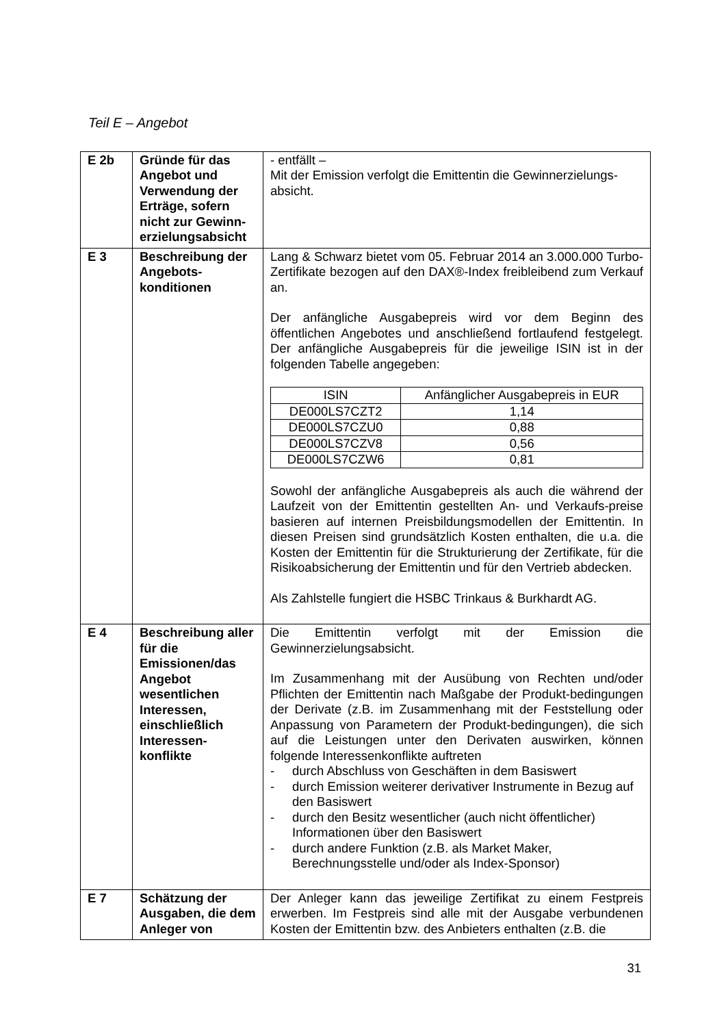Teil E – Angebot
| E 2b | Gründe für das Angebot und Verwendung der Erträge, sofern nicht zur Gewinn-erzielungsabsicht | - entfällt – Mit der Emission verfolgt die Emittentin die Gewinnerzielungs-absicht. |
| E 3 | Beschreibung der Angebots-konditionen | Lang & Schwarz bietet vom 05. Februar 2014 an 3.000.000 Turbo-Zertifikate bezogen auf den DAX®-Index freibleibend zum Verkauf an. Der anfängliche Ausgabepreis wird vor dem Beginn des öffentlichen Angebotes und anschließend fortlaufend festgelegt. Der anfängliche Ausgabepreis für die jeweilige ISIN ist in der folgenden Tabelle angegeben: / ISIN / Anfänglicher Ausgabepreis in EUR / / --- / --- / / DE000LS7CZT2 / 1,14 / / DE000LS7CZU0 / 0,88 / / DE000LS7CZV8 / 0,56 / / DE000LS7CZW6 / 0,81 / Sowohl der anfängliche Ausgabepreis als auch die während der Laufzeit von der Emittentin gestellten An- und Verkaufs-preise basieren auf internen Preisbildungsmodellen der Emittentin. In diesen Preisen sind grundsätzlich Kosten enthalten, die u.a. die Kosten der Emittentin für die Strukturierung der Zertifikate, für die Risikoabsicherung der Emittentin und für den Vertrieb abdecken. Als Zahlstelle fungiert die HSBC Trinkaus & Burkhardt AG. |
| E 4 | Beschreibung aller für die Emissionen/das Angebot wesentlichen Interessen, einschließlich Interessen-konflikte | Die Emittentin verfolgt mit der Emission die Gewinnerzielungsabsicht. Im Zusammenhang mit der Ausübung von Rechten und/oder Pflichten der Emittentin nach Maßgabe der Produkt-bedingungen der Derivate (z.B. im Zusammenhang mit der Feststellung oder Anpassung von Parametern der Produkt-bedingungen), die sich auf die Leistungen unter den Derivaten auswirken, können folgende Interessenkonflikte auftreten - durch Abschluss von Geschäften in dem Basiswert - durch Emission weiterer derivativer Instrumente in Bezug auf den Basiswert - durch den Besitz wesentlicher (auch nicht öffentlicher) Informationen über den Basiswert - durch andere Funktion (z.B. als Market Maker, Berechnungsstelle und/oder als Index-Sponsor) |
| E 7 | Schätzung der Ausgaben, die dem Anleger von | Der Anleger kann das jeweilige Zertifikat zu einem Festpreis erwerben. Im Festpreis sind alle mit der Ausgabe verbundenen Kosten der Emittentin bzw. des Anbieters enthalten (z.B. die |
31